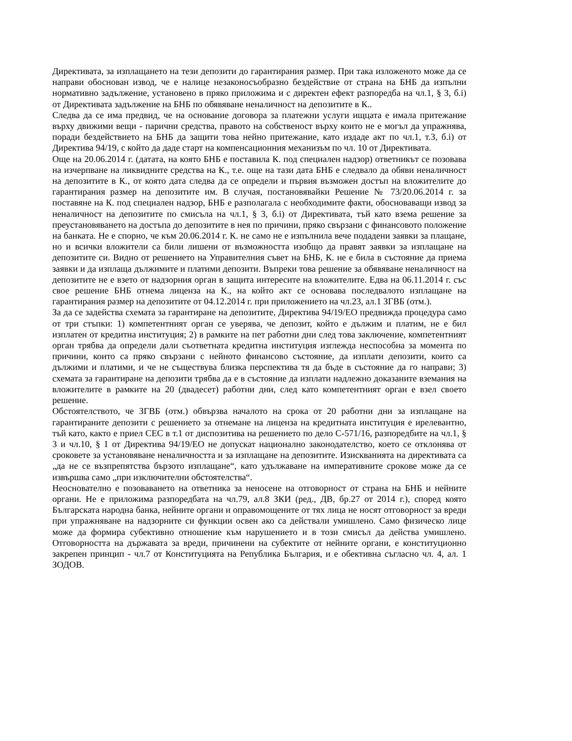Директивата, за изплащането на тези депозити до гарантирания размер. При така изложеното може да се направи обоснован извод, че е налице незаконосъобразно бездействие от страна на БНБ да изпълни нормативно задължение, установено в пряко приложима и с директен ефект разпоредба на чл.1, § 3, б.i) от Директивата задължение на БНБ по обявяване неналичност на депозитите в К..
Следва да се има предвид, че на основание договора за платежни услуги ищцата е имала притежание върху движими вещи - парични средства, правото на собственост върху които не е могъл да упражнява, поради бездействието на БНБ да защити това нейно притежание, като издаде акт по чл.1, т.3, б.i) от Директива 94/19, с който да даде старт на компенсационния механизъм по чл. 10 от Директивата.
Още на 20.06.2014 г. (датата, на която БНБ е поставила К. под специален надзор) ответникът се позовава на изчерпване на ликвидните средства на К., т.е. още на тази дата БНБ е следвало да обяви неналичност на депозитите в К., от която дата следва да се определи и първия възможен достъп на вложителите до гарантирания размер на депозитите им. В случая, постановявайки Решение № 73/20.06.2014 г. за поставяне на К. под специален надзор, БНБ е разполагала с необходимите факти, обосноваващи извод за неналичност на депозитите по смисъла на чл.1, § 3, б.i) от Директивата, тъй като взема решение за преустановяването на достъпа до депозитите в нея по причини, пряко свързани с финансовото положение на банката. Не е спорно, че към 20.06.2014 г. К. не само не е изпълнила вече подадени заявки за плащане, но и всички вложители са били лишени от възможността изобщо да правят заявки за изплащане на депозитите си. Видно от решението на Управителния съвет на БНБ, К. не е била в състояние да приема заявки и да изплаща дължимите и платими депозити. Въпреки това решение за обявяване неналичност на депозитите не е взето от надзорния орган в защита интересите на вложителите. Едва на 06.11.2014 г. със свое решение БНБ отнема лиценза на К., на който акт се основава последвалото изплащане на гарантирания размер на депозитите от 04.12.2014 г. при приложението на чл.23, ал.1 ЗГВБ (отм.).
За да се задейства схемата за гарантиране на депозитите, Директива 94/19/ЕО предвижда процедура само от три стъпки: 1) компетентният орган се уверява, че депозит, който е дължим и платим, не е бил изплатен от кредитна институция; 2) в рамките на пет работни дни след това заключение, компетентният орган трябва да определи дали съответната кредитна институция изглежда неспособна за момента по причини, които са пряко свързани с нейното финансово състояние, да изплати депозити, които са дължими и платими, и че не съществува близка перспектива тя да бъде в състояние да го направи; 3) схемата за гарантиране на депозити трябва да е в състояние да изплати надлежно доказаните вземания на вложителите в рамките на 20 (двадесет) работни дни, след като компетентният орган е взел своето решение.
Обстоятелството, че ЗГВБ (отм.) обвързва началото на срока от 20 работни дни за изплащане на гарантираните депозити с решението за отнемане на лиценза на кредитната институция е ирелевантно, тъй като, както е приел СЕС в т.1 от диспозитива на решението по дело С-571/16, разпоредбите на чл.1, § 3 и чл.10, § 1 от Директива 94/19/ЕО не допускат национално законодателство, което се отклонява от сроковете за установяване неналичността и за изплащане на депозитите. Изискванията на директивата са „да не се възпрепятства бързото изплащане“, като удължаване на императивните срокове може да се извършва само „при изключителни обстоятелства“.
Неоснователно е позоваването на ответника за неносене на отговорност от страна на БНБ и нейните органи. Не е приложима разпоредбата на чл.79, ал.8 ЗКИ (ред., ДВ, бр.27 от 2014 г.), според която Българската народна банка, нейните органи и оправомощените от тях лица не носят отговорност за вреди при упражняване на надзорните си функции освен ако са действали умишлено. Само физическо лице може да формира субективно отношение към нарушението и в този смисъл да действа умишлено. Отговорността на държавата за вреди, причинени на субектите от нейните органи, е конституционно закрепен принцип - чл.7 от Конституцията на Република България, и е обективна съгласно чл. 4, ал. 1 ЗОДОВ.